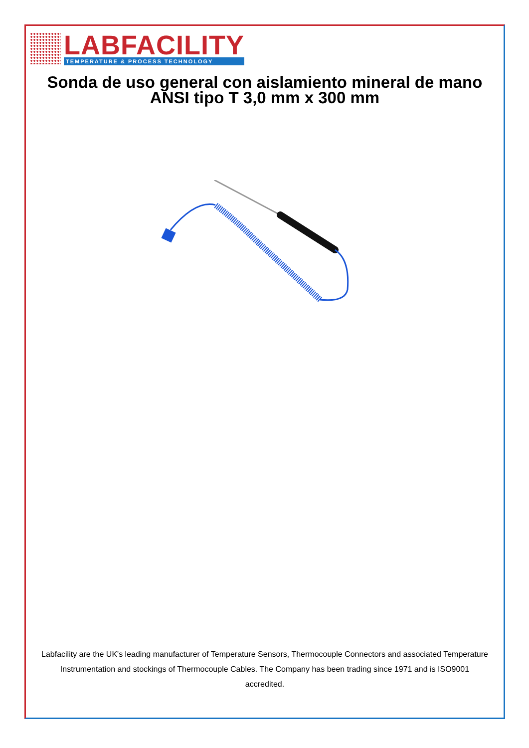LABFACILITY
TEMPERATURE & PROCESS TECHNOLOGY
Sonda de uso general con aislamiento mineral de mano ANSI tipo T 3,0 mm x 300 mm
Labfacility are the UK's leading manufacturer of Temperature Sensors, Thermocouple Connectors and associated Temperature Instrumentation and stockings of Thermocouple Cables. The Company has been trading since 1971 and is ISO9001 accredited.